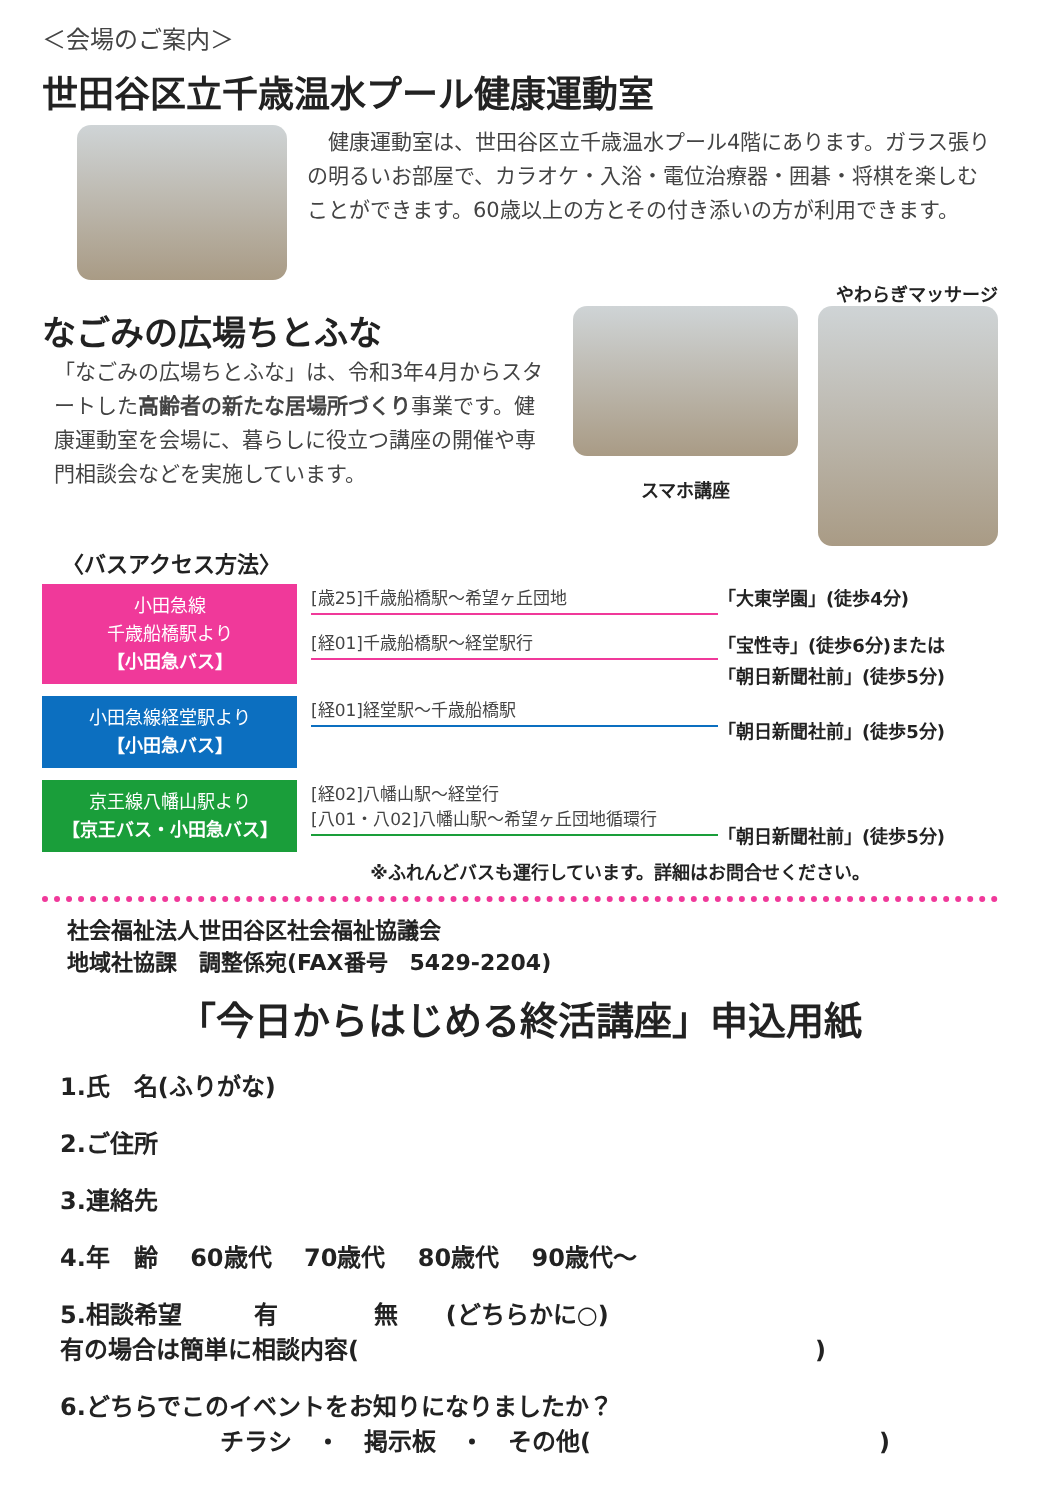＜会場のご案内＞
世田谷区立千歳温水プール健康運動室
　健康運動室は、世田谷区立千歳温水プール4階にあります。ガラス張りの明るいお部屋で、カラオケ・入浴・電位治療器・囲碁・将棋を楽しむことができます。60歳以上の方とその付き添いの方が利用できます。
やわらぎマッサージ
なごみの広場ちとふな
「なごみの広場ちとふな」は、令和3年4月からスタートした高齢者の新たな居場所づくり事業です。健康運動室を会場に、暮らしに役立つ講座の開催や専門相談会などを実施しています。
スマホ講座
〈バスアクセス方法〉
小田急線
千歳船橋駅より
【小田急バス】
[歳25]千歳船橋駅～希望ヶ丘団地
[経01]千歳船橋駅～経堂駅行
「大東学園」(徒歩4分)
「宝性寺」(徒歩6分)または
「朝日新聞社前」(徒歩5分)
小田急線経堂駅より
【小田急バス】
[経01]経堂駅～千歳船橋駅
「朝日新聞社前」(徒歩5分)
京王線八幡山駅より
【京王バス・小田急バス】
[経02]八幡山駅～経堂行
[八01・八02]八幡山駅～希望ヶ丘団地循環行
「朝日新聞社前」(徒歩5分)
※ふれんどバスも運行しています。詳細はお問合せください。
社会福祉法人世田谷区社会福祉協議会
地域社協課　調整係宛(FAX番号　5429-2204)
「今日からはじめる終活講座」申込用紙
1.氏　名(ふりがな)
2.ご住所
3.連絡先
4.年　齢　 60歳代　 70歳代　 80歳代　 90歳代～
5.相談希望　　　有　　　　無　　(どちらかに○)
有の場合は簡単に相談内容(　　　　　　　　　　　　　　　　　　　)
6.どちらでこのイベントをお知りになりましたか？
チラシ　・　掲示板　・　その他(　　　　　　　　　　　　)